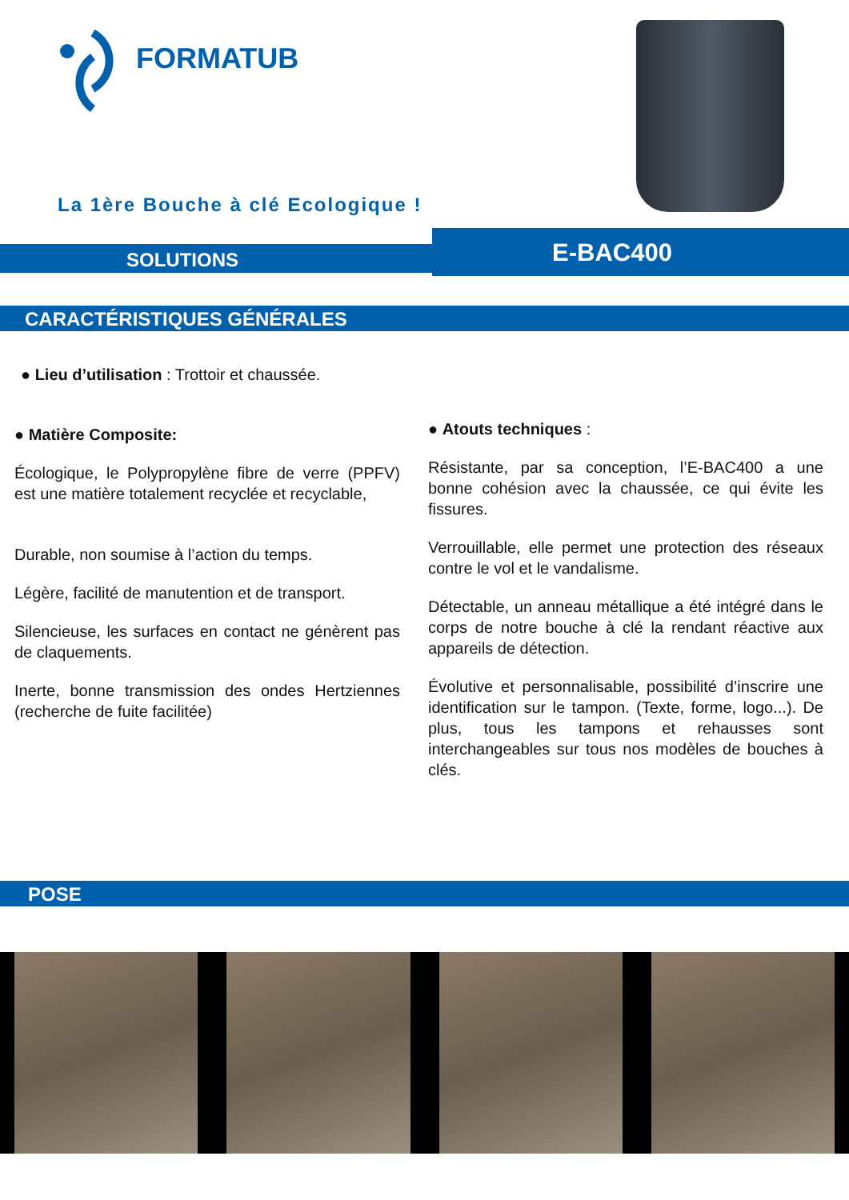FORMATUB
La 1ère Bouche à clé Ecologique !
SOLUTIONS E-BAC400
CARACTÉRISTIQUES GÉNÉRALES
● Lieu d’utilisation : Trottoir et chaussée.
● Matière Composite:
Écologique, le Polypropylène fibre de verre (PPFV) est une matière totalement recyclée et recyclable,
Durable, non soumise à l’action du temps.
Légère, facilité de manutention et de transport.
Silencieuse, les surfaces en contact ne génèrent pas de claquements.
Inerte, bonne transmission des ondes Hertziennes (recherche de fuite facilitée)
● Atouts techniques :
Résistante, par sa conception, l’E-BAC400 a une bonne cohésion avec la chaussée, ce qui évite les fissures.
Verrouillable, elle permet une protection des réseaux contre le vol et le vandalisme.
Détectable, un anneau métallique a été intégré dans le corps de notre bouche à clé la rendant réactive aux appareils de détection.
Évolutive et personnalisable, possibilité d’inscrire une identification sur le tampon. (Texte, forme, logo...). De plus, tous les tampons et rehausses sont interchangeables sur tous nos modèles de bouches à clés.
POSE